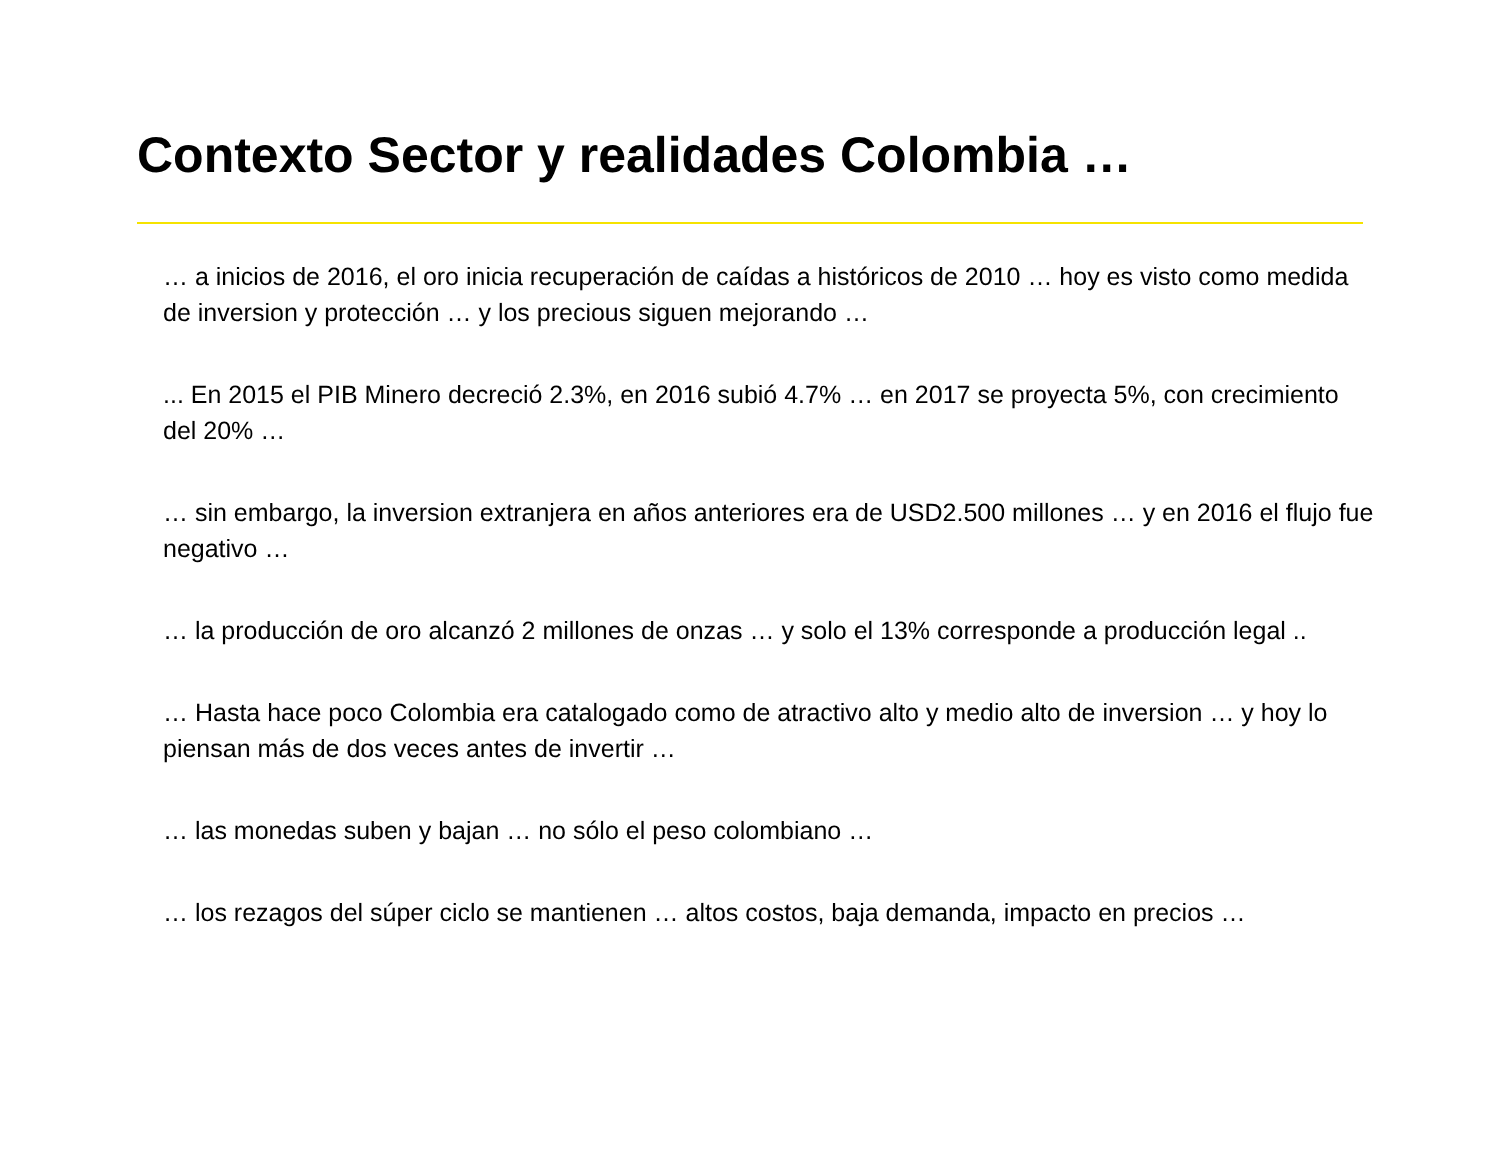Contexto Sector y realidades Colombia …
… a inicios de 2016, el oro inicia recuperación de caídas a históricos de 2010 … hoy es visto como medida de inversion y protección … y los precious siguen mejorando …
... En 2015 el PIB Minero decreció 2.3%, en 2016 subió 4.7% … en 2017 se proyecta 5%, con crecimiento del 20% …
… sin embargo, la inversion extranjera en años anteriores era de USD2.500 millones … y en 2016 el flujo fue negativo …
… la producción de oro alcanzó 2 millones de onzas … y solo el 13% corresponde a producción legal ..
… Hasta hace poco Colombia era catalogado como de atractivo alto y medio alto de inversion … y hoy lo piensan más de dos veces antes de invertir …
… las monedas suben y bajan … no sólo el peso colombiano …
… los rezagos del súper ciclo se mantienen … altos costos, baja demanda, impacto en precios …